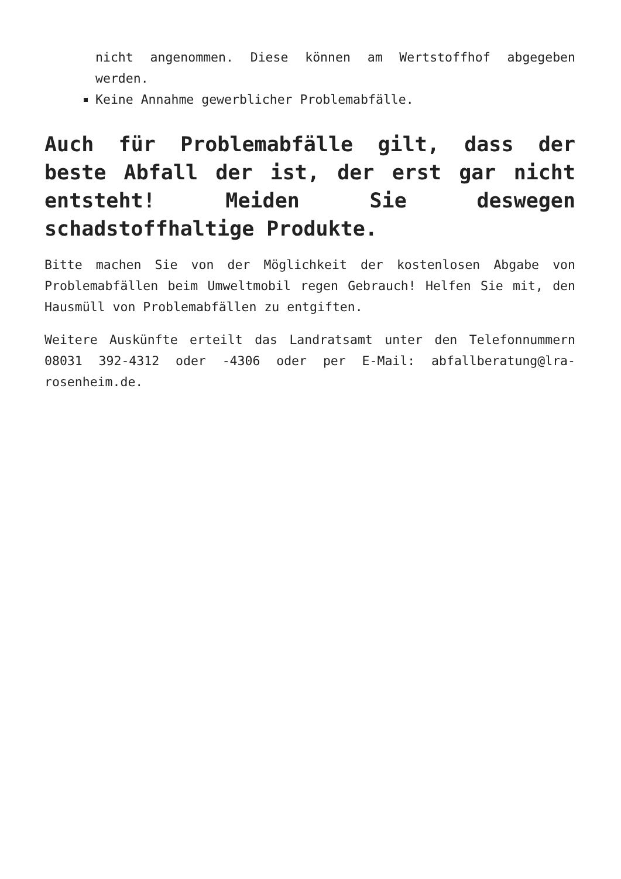nicht angenommen. Diese können am Wertstoffhof abgegeben werden.
Keine Annahme gewerblicher Problemabfälle.
Auch für Problemabfälle gilt, dass der beste Abfall der ist, der erst gar nicht entsteht! Meiden Sie deswegen schadstoffhaltige Produkte.
Bitte machen Sie von der Möglichkeit der kostenlosen Abgabe von Problemabfällen beim Umweltmobil regen Gebrauch! Helfen Sie mit, den Hausmüll von Problemabfällen zu entgiften.
Weitere Auskünfte erteilt das Landratsamt unter den Telefonnummern 08031 392-4312 oder -4306 oder per E-Mail: abfallberatung@lra-rosenheim.de.